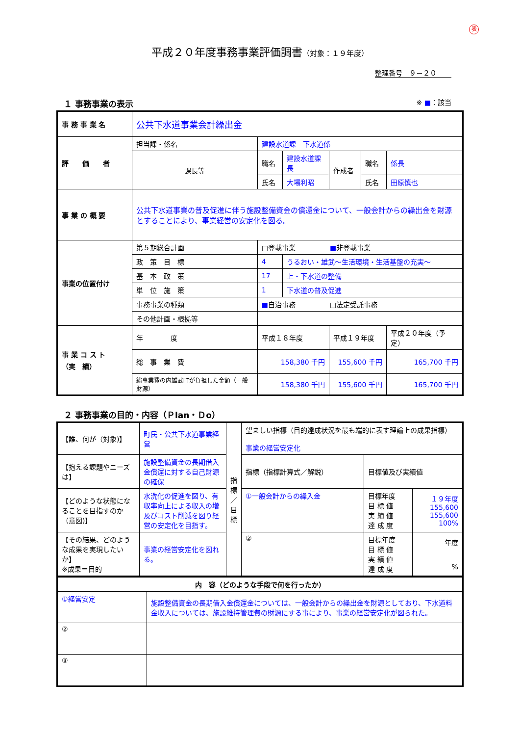表
平成２０年度事務事業評価調書（対象：１９年度）
整理番号　９－２０
１ 事務事業の表示 ※ ■：該当
| 事 務 事 業 名 | 公共下水道事業会計繰出金 | | | | | |
| 評 価 者 | 担当課・係名 | 建設水道課 下水道係 | | | | |
| | 課長等 | 職名 | 建設水道課長 | 作成者 | 職名 | 係長 |
| | | 氏名 | 大場利昭 | | 氏名 | 田原慎也 |
| 事 業 の 概 要 | 公共下水道事業の普及促進に伴う施設整備資金の償還金について、一般会計からの繰出金を財源とすることにより、事業経営の安定化を図る。 | | | | | |
| 事業の位置付け | 第５期総合計画 | □登載事業 ■ 非登載事業 | | | | |
| | 政 策 目 標 | 4 | うるおい・雄武～生活環境・生活基盤の充実～ | | | |
| | 基 本 政 策 | 17 | 上・下水道の整備 | | | |
| | 単 位 施 策 | 1 | 下水道の普及促進 | | | |
| | 事務事業の種類 | ■ 自治事務 □法定受託事務 | | | | |
| | その他計画・根拠等 | | | | | |
| 事 業 コ ス ト （実 績） | 年 度 | 平成１８年度 | | 平成１９年度 | | 平成２０年度（予定） |
| | 総 事 業 費 | 158,380 千円 | | 155,600 千円 | | 165,700 千円 |
| | 総事業費の内雄武町が負担した金額（一般財源） | 158,380 千円 | | 155,600 千円 | | 165,700 千円 |
２ 事務事業の目的・内容（Ｐlan・Ｄo）
| 【誰、何が（対象)】 | 町民・公共下水道事業経営 | 指 標 ／ 目 標 | 望ましい指標（目的達成状況を最も端的に表す理論上の成果指標） 事業の経営安定化 | | |
| 【抱える課題やニーズは】 | 施設整備資金の長期借入金償還に対する自己財源の確保 | | 指標（指標計算式／解説） | 目標値及び実績値 | |
| 【どのような状態になることを目指すのか（意図)】 | 水洗化の促進を図り、有収率向上による収入の増及びコスト削減を図り経営の安定化を目指す。 | | ①一般会計からの繰入金 | 目標年度 目 標 値 実 績 値 達 成 度 | １９年度 155,600 155,600 100% |
| 【その結果、どのような成果を実現したいか】 ※成果＝目的 | 事業の経営安定化を図れる。 | | ② | 目標年度 目 標 値 実 績 値 達 成 度 | 年度 % |
| 内 容（どのような手段で何を行ったか） | |
| ①経営安定 | 施設整備資金の長期借入金償還金については、一般会計からの繰出金を財源としており、下水道料金収入については、施設維持管理費の財源にする事により、事業の経営安定化が図られた。 |
| ② | |
| ③ | |